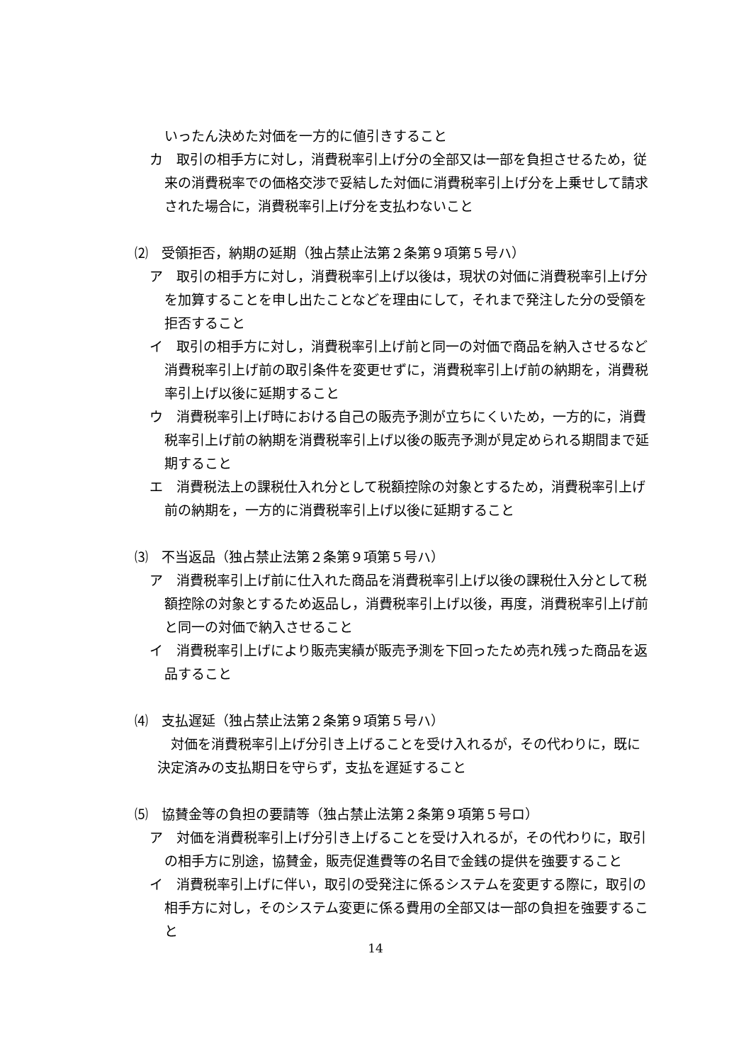いったん決めた対価を一方的に値引きすること
カ　取引の相手方に対し，消費税率引上げ分の全部又は一部を負担させるため，従来の消費税率での価格交渉で妥結した対価に消費税率引上げ分を上乗せして請求された場合に，消費税率引上げ分を支払わないこと
⑵　受領拒否，納期の延期（独占禁止法第２条第９項第５号ハ）
ア　取引の相手方に対し，消費税率引上げ以後は，現状の対価に消費税率引上げ分を加算することを申し出たことなどを理由にして，それまで発注した分の受領を拒否すること
イ　取引の相手方に対し，消費税率引上げ前と同一の対価で商品を納入させるなど消費税率引上げ前の取引条件を変更せずに，消費税率引上げ前の納期を，消費税率引上げ以後に延期すること
ウ　消費税率引上げ時における自己の販売予測が立ちにくいため，一方的に，消費税率引上げ前の納期を消費税率引上げ以後の販売予測が見定められる期間まで延期すること
エ　消費税法上の課税仕入れ分として税額控除の対象とするため，消費税率引上げ前の納期を，一方的に消費税率引上げ以後に延期すること
⑶　不当返品（独占禁止法第２条第９項第５号ハ）
ア　消費税率引上げ前に仕入れた商品を消費税率引上げ以後の課税仕入分として税額控除の対象とするため返品し，消費税率引上げ以後，再度，消費税率引上げ前と同一の対価で納入させること
イ　消費税率引上げにより販売実績が販売予測を下回ったため売れ残った商品を返品すること
⑷　支払遅延（独占禁止法第２条第９項第５号ハ）
　対価を消費税率引上げ分引き上げることを受け入れるが，その代わりに，既に決定済みの支払期日を守らず，支払を遅延すること
⑸　協賛金等の負担の要請等（独占禁止法第２条第９項第５号ロ）
ア　対価を消費税率引上げ分引き上げることを受け入れるが，その代わりに，取引の相手方に別途，協賛金，販売促進費等の名目で金銭の提供を強要すること
イ　消費税率引上げに伴い，取引の受発注に係るシステムを変更する際に，取引の相手方に対し，そのシステム変更に係る費用の全部又は一部の負担を強要すること
14